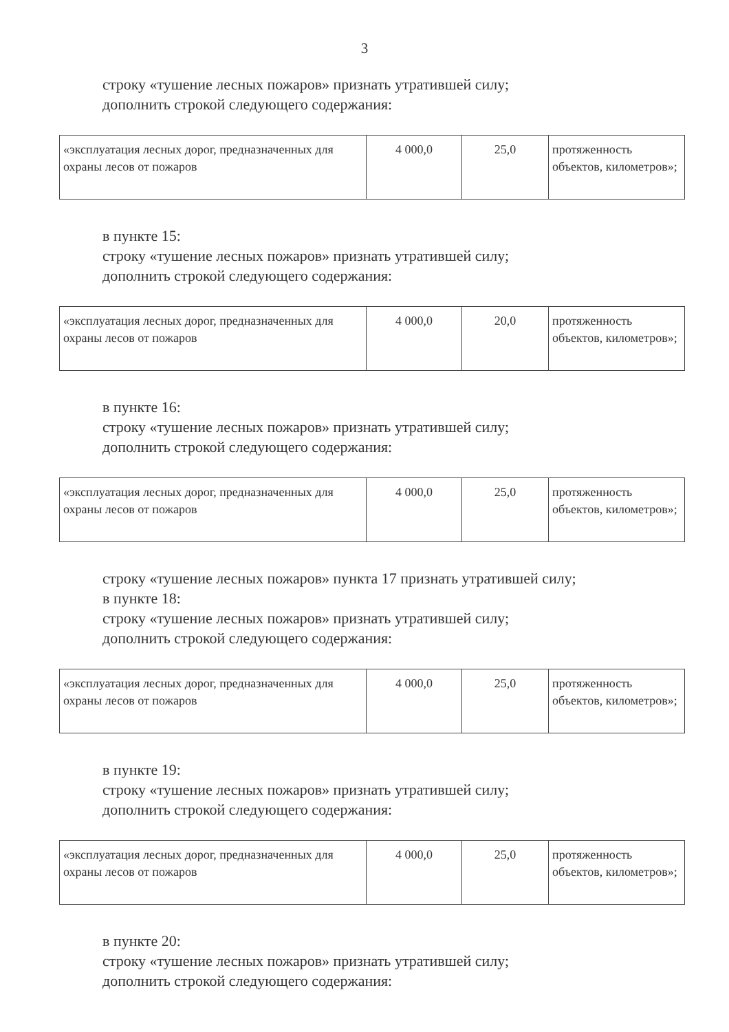3
строку «тушение лесных пожаров» признать утратившей силу;
дополнить строкой следующего содержания:
| «эксплуатация лесных дорог, предназначенных для охраны лесов от пожаров | 4 000,0 | 25,0 | протяженность объектов, километров»; |
в пункте 15:
строку «тушение лесных пожаров» признать утратившей силу;
дополнить строкой следующего содержания:
| «эксплуатация лесных дорог, предназначенных для охраны лесов от пожаров | 4 000,0 | 20,0 | протяженность объектов, километров»; |
в пункте 16:
строку «тушение лесных пожаров» признать утратившей силу;
дополнить строкой следующего содержания:
| «эксплуатация лесных дорог, предназначенных для охраны лесов от пожаров | 4 000,0 | 25,0 | протяженность объектов, километров»; |
строку «тушение лесных пожаров» пункта 17 признать утратившей силу;
в пункте 18:
строку «тушение лесных пожаров» признать утратившей силу;
дополнить строкой следующего содержания:
| «эксплуатация лесных дорог, предназначенных для охраны лесов от пожаров | 4 000,0 | 25,0 | протяженность объектов, километров»; |
в пункте 19:
строку «тушение лесных пожаров» признать утратившей силу;
дополнить строкой следующего содержания:
| «эксплуатация лесных дорог, предназначенных для охраны лесов от пожаров | 4 000,0 | 25,0 | протяженность объектов, километров»; |
в пункте 20:
строку «тушение лесных пожаров» признать утратившей силу;
дополнить строкой следующего содержания: